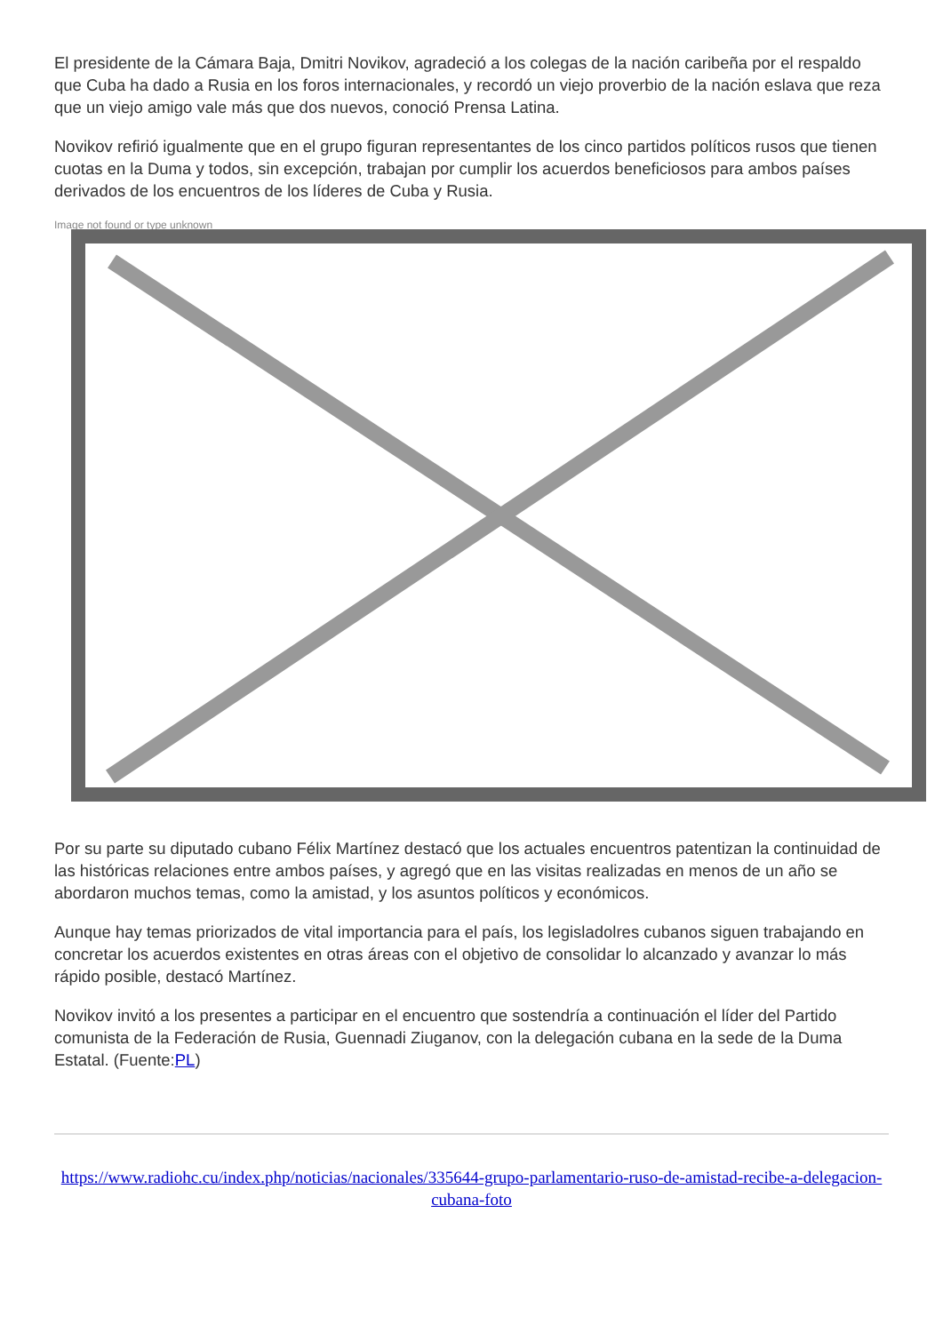El presidente de la Cámara Baja, Dmitri Novikov, agradeció a los colegas de la nación caribeña por el respaldo que Cuba ha dado a Rusia en los foros internacionales, y recordó un viejo proverbio de la nación eslava que reza que un viejo amigo vale más que dos nuevos, conoció Prensa Latina.
Novikov refirió igualmente que en el grupo figuran representantes de los cinco partidos políticos rusos que tienen cuotas en la Duma y todos, sin excepción, trabajan por cumplir los acuerdos beneficiosos para ambos países derivados de los encuentros de los líderes de Cuba y Rusia.
Image not found or type unknown
Por su parte su diputado cubano Félix Martínez destacó que los actuales encuentros patentizan la continuidad de las históricas relaciones entre ambos países, y agregó que en las visitas realizadas en menos de un año se abordaron muchos temas, como la amistad, y los asuntos políticos y económicos.
Aunque hay temas priorizados de vital importancia para el país, los legisladolres cubanos siguen trabajando en concretar los acuerdos existentes en otras áreas con el objetivo de consolidar lo alcanzado y avanzar lo más rápido posible, destacó Martínez.
Novikov invitó a los presentes a participar en el encuentro que sostendría a continuación el líder del Partido comunista de la Federación de Rusia, Guennadi Ziuganov, con la delegación cubana en la sede de la Duma Estatal. (Fuente:PL)
https://www.radiohc.cu/index.php/noticias/nacionales/335644-grupo-parlamentario-ruso-de-amistad-recibe-a-delegacion-cubana-foto